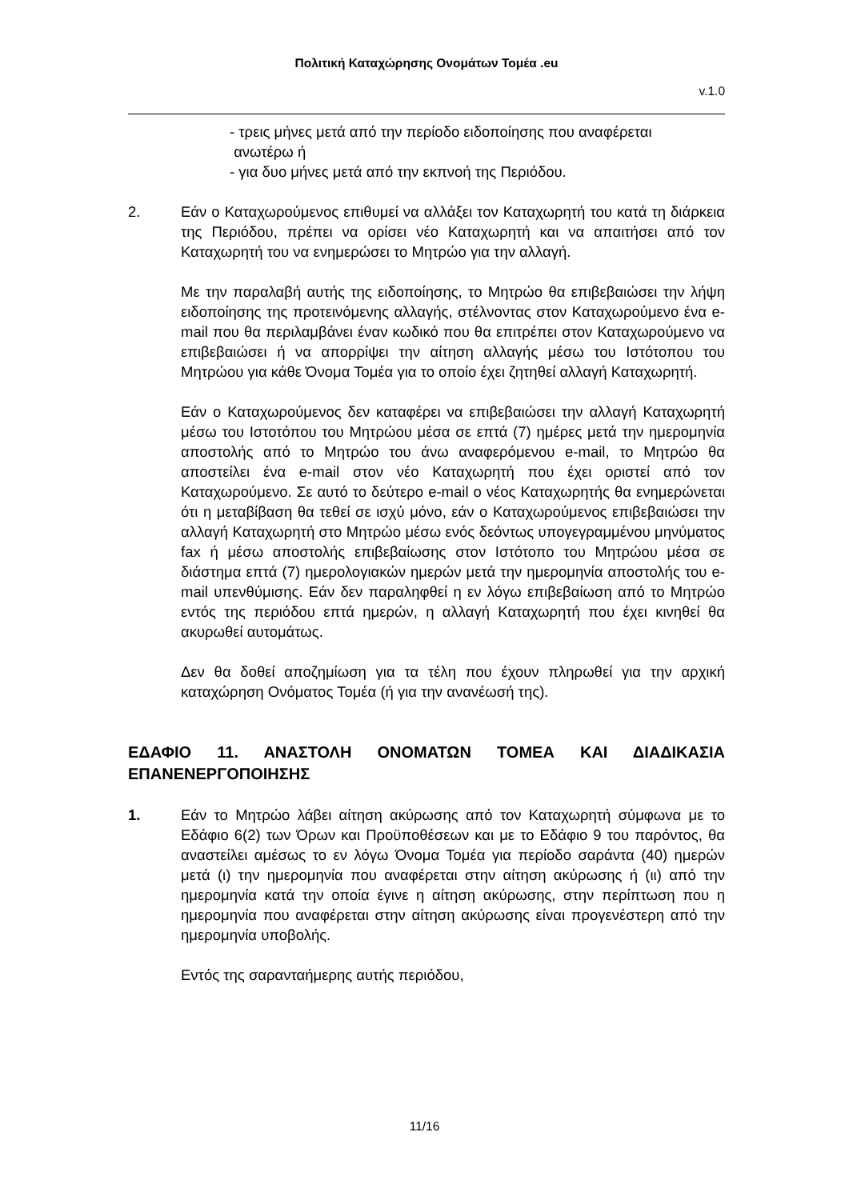Πολιτική Καταχώρησης Ονομάτων Τομέα .eu
v.1.0
- τρεις μήνες μετά από την περίοδο ειδοποίησης που αναφέρεται
ανωτέρω ή
- για δυο μήνες μετά από την εκπνοή της Περιόδου.
2. Εάν ο Καταχωρούμενος επιθυμεί να αλλάξει τον Καταχωρητή του κατά τη διάρκεια της Περιόδου, πρέπει να ορίσει νέο Καταχωρητή και να απαιτήσει από τον Καταχωρητή του να ενημερώσει το Μητρώο για την αλλαγή.
Με την παραλαβή αυτής της ειδοποίησης, το Μητρώο θα επιβεβαιώσει την λήψη ειδοποίησης της προτεινόμενης αλλαγής, στέλνοντας στον Καταχωρούμενο ένα e-mail που θα περιλαμβάνει έναν κωδικό που θα επιτρέπει στον Καταχωρούμενο να επιβεβαιώσει ή να απορρίψει την αίτηση αλλαγής μέσω του Ιστότοπου του Μητρώου για κάθε Όνομα Τομέα για το οποίο έχει ζητηθεί αλλαγή Καταχωρητή.
Εάν ο Καταχωρούμενος δεν καταφέρει να επιβεβαιώσει την αλλαγή Καταχωρητή μέσω του Ιστοτόπου του Μητρώου μέσα σε επτά (7) ημέρες μετά την ημερομηνία αποστολής από το Μητρώο του άνω αναφερόμενου e-mail, το Μητρώο θα αποστείλει ένα e-mail στον νέο Καταχωρητή που έχει οριστεί από τον Καταχωρούμενο. Σε αυτό το δεύτερο e-mail ο νέος Καταχωρητής θα ενημερώνεται ότι η μεταβίβαση θα τεθεί σε ισχύ μόνο, εάν ο Καταχωρούμενος επιβεβαιώσει την αλλαγή Καταχωρητή στο Μητρώο μέσω ενός δεόντως υπογεγραμμένου μηνύματος fax ή μέσω αποστολής επιβεβαίωσης στον Ιστότοπο του Μητρώου μέσα σε διάστημα επτά (7) ημερολογιακών ημερών μετά την ημερομηνία αποστολής του e-mail υπενθύμισης. Εάν δεν παραληφθεί η εν λόγω επιβεβαίωση από το Μητρώο εντός της περιόδου επτά ημερών, η αλλαγή Καταχωρητή που έχει κινηθεί θα ακυρωθεί αυτομάτως.
Δεν θα δοθεί αποζημίωση για τα τέλη που έχουν πληρωθεί για την αρχική καταχώρηση Ονόματος Τομέα (ή για την ανανέωσή της).
ΕΔΑΦΙΟ 11. ΑΝΑΣΤΟΛΗ ΟΝΟΜΑΤΩΝ ΤΟΜΕΑ ΚΑΙ ΔΙΑΔΙΚΑΣΙΑ ΕΠΑΝΕΝΕΡΓΟΠΟΙΗΣΗΣ
1. Εάν το Μητρώο λάβει αίτηση ακύρωσης από τον Καταχωρητή σύμφωνα με το Εδάφιο 6(2) των Όρων και Προϋποθέσεων και με το Εδάφιο 9 του παρόντος, θα αναστείλει αμέσως το εν λόγω Όνομα Τομέα για περίοδο σαράντα (40) ημερών μετά (ι) την ημερομηνία που αναφέρεται στην αίτηση ακύρωσης ή (ιι) από την ημερομηνία κατά την οποία έγινε η αίτηση ακύρωσης, στην περίπτωση που η ημερομηνία που αναφέρεται στην αίτηση ακύρωσης είναι προγενέστερη από την ημερομηνία υποβολής.
Εντός της σαρανταήμερης αυτής περιόδου,
11/16